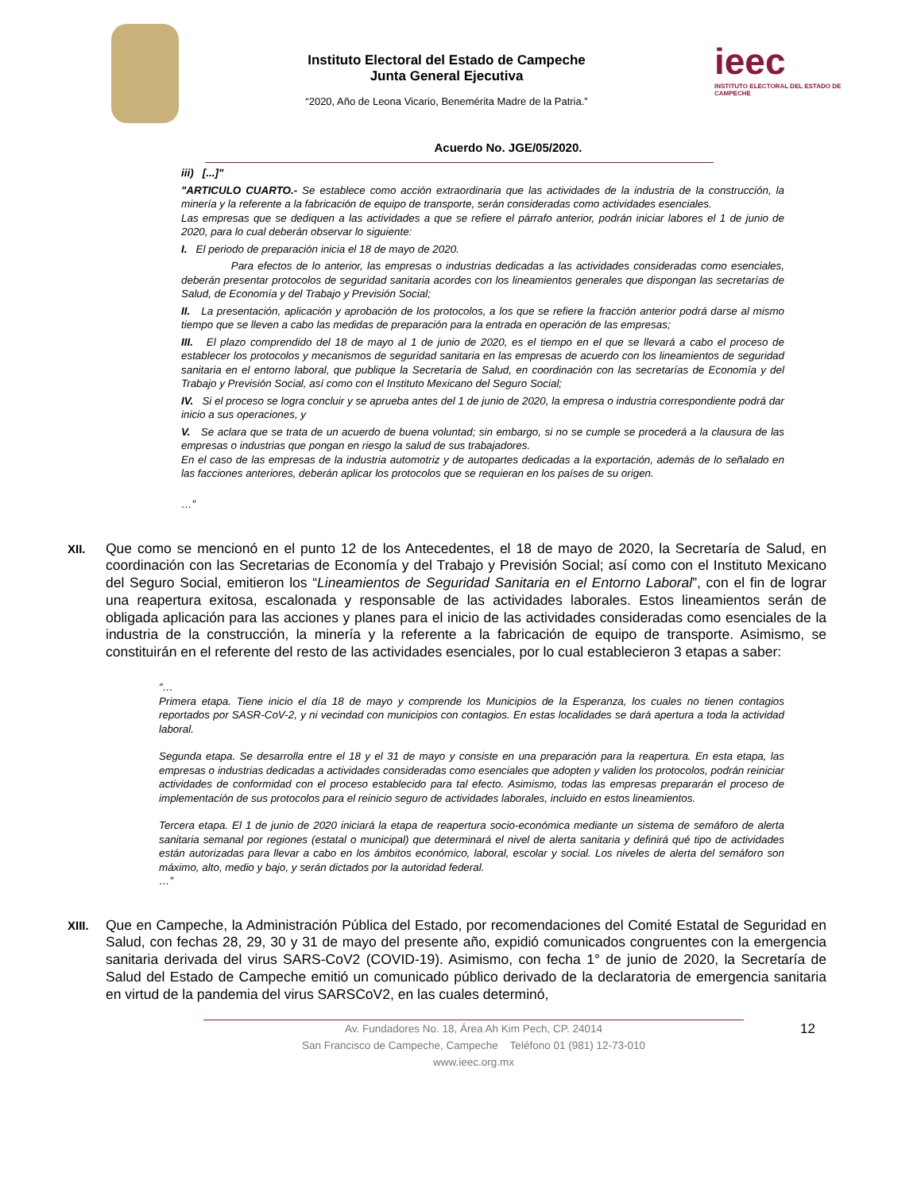Instituto Electoral del Estado de Campeche
Junta General Ejecutiva
“2020, Año de Leona Vicario, Benemérita Madre de la Patria.”
ieec
INSTITUTO ELECTORAL DEL ESTADO DE CAMPECHE
Acuerdo No. JGE/05/2020.
iii) [...]"
"ARTICULO CUARTO.- Se establece como acción extraordinaria que las actividades de la industria de la construcción, la minería y la referente a la fabricación de equipo de transporte, serán consideradas como actividades esenciales.
Las empresas que se dediquen a las actividades a que se refiere el párrafo anterior, podrán iniciar labores el 1 de junio de 2020, para lo cual deberán observar lo siguiente:
I. El periodo de preparación inicia el 18 de mayo de 2020.
Para efectos de lo anterior, las empresas o industrias dedicadas a las actividades consideradas como esenciales, deberán presentar protocolos de seguridad sanitaria acordes con los lineamientos generales que dispongan las secretarías de Salud, de Economía y del Trabajo y Previsión Social;
II. La presentación, aplicación y aprobación de los protocolos, a los que se refiere la fracción anterior podrá darse al mismo tiempo que se lleven a cabo las medidas de preparación para la entrada en operación de las empresas;
III. El plazo comprendido del 18 de mayo al 1 de junio de 2020, es el tiempo en el que se llevará a cabo el proceso de establecer los protocolos y mecanismos de seguridad sanitaria en las empresas de acuerdo con los lineamientos de seguridad sanitaria en el entorno laboral, que publique la Secretaría de Salud, en coordinación con las secretarías de Economía y del Trabajo y Previsión Social, así como con el Instituto Mexicano del Seguro Social;
IV. Si el proceso se logra concluir y se aprueba antes del 1 de junio de 2020, la empresa o industria correspondiente podrá dar inicio a sus operaciones, y
V. Se aclara que se trata de un acuerdo de buena voluntad; sin embargo, si no se cumple se procederá a la clausura de las empresas o industrias que pongan en riesgo la salud de sus trabajadores.
En el caso de las empresas de la industria automotriz y de autopartes dedicadas a la exportación, además de lo señalado en las facciones anteriores, deberán aplicar los protocolos que se requieran en los países de su origen.
…”
XII.
Que como se mencionó en el punto 12 de los Antecedentes, el 18 de mayo de 2020, la Secretaría de Salud, en coordinación con las Secretarias de Economía y del Trabajo y Previsión Social; así como con el Instituto Mexicano del Seguro Social, emitieron los “Lineamientos de Seguridad Sanitaria en el Entorno Laboral”, con el fin de lograr una reapertura exitosa, escalonada y responsable de las actividades laborales. Estos lineamientos serán de obligada aplicación para las acciones y planes para el inicio de las actividades consideradas como esenciales de la industria de la construcción, la minería y la referente a la fabricación de equipo de transporte. Asimismo, se constituirán en el referente del resto de las actividades esenciales, por lo cual establecieron 3 etapas a saber:
“…
Primera etapa. Tiene inicio el día 18 de mayo y comprende los Municipios de la Esperanza, los cuales no tienen contagios reportados por SASR-CoV-2, y ni vecindad con municipios con contagios. En estas localidades se dará apertura a toda la actividad laboral.
Segunda etapa. Se desarrolla entre el 18 y el 31 de mayo y consiste en una preparación para la reapertura. En esta etapa, las empresas o industrias dedicadas a actividades consideradas como esenciales que adopten y validen los protocolos, podrán reiniciar actividades de conformidad con el proceso establecido para tal efecto. Asimismo, todas las empresas prepararán el proceso de implementación de sus protocolos para el reinicio seguro de actividades laborales, incluido en estos lineamientos.
Tercera etapa. El 1 de junio de 2020 iniciará la etapa de reapertura socio-económica mediante un sistema de semáforo de alerta sanitaria semanal por regiones (estatal o municipal) que determinará el nivel de alerta sanitaria y definirá qué tipo de actividades están autorizadas para llevar a cabo en los ámbitos económico, laboral, escolar y social. Los niveles de alerta del semáforo son máximo, alto, medio y bajo, y serán dictados por la autoridad federal.
…”
XIII.
Que en Campeche, la Administración Pública del Estado, por recomendaciones del Comité Estatal de Seguridad en Salud, con fechas 28, 29, 30 y 31 de mayo del presente año, expidió comunicados congruentes con la emergencia sanitaria derivada del virus SARS-CoV2 (COVID-19). Asimismo, con fecha 1° de junio de 2020, la Secretaría de Salud del Estado de Campeche emitió un comunicado público derivado de la declaratoria de emergencia sanitaria en virtud de la pandemia del virus SARSCoV2, en las cuales determinó,
12 Av. Fundadores No. 18, Área Ah Kim Pech, CP. 24014
San Francisco de Campeche, Campeche Teléfono 01 (981) 12-73-010
www.ieec.org.mx